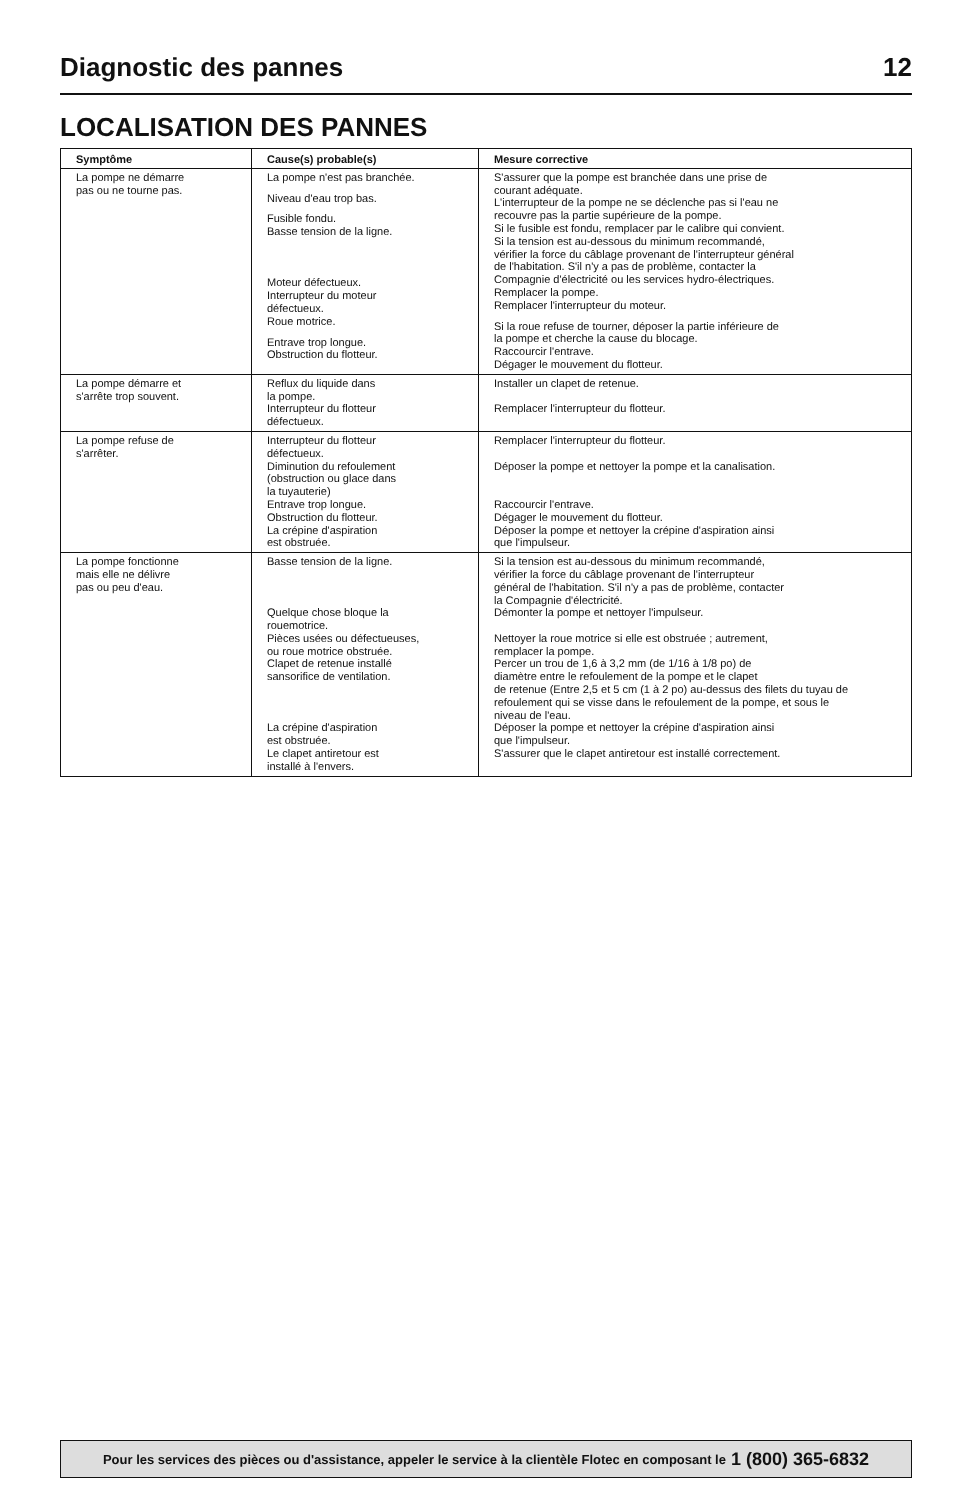Diagnostic des pannes 12
LOCALISATION DES PANNES
| Symptôme | Cause(s) probable(s) | Mesure corrective |
| --- | --- | --- |
| La pompe ne démarre pas ou ne tourne pas. | La pompe n'est pas branchée. Niveau d'eau trop bas. Fusible fondu. Basse tension de la ligne. Moteur défectueux. Interrupteur du moteur défectueux. Roue motrice. Entrave trop longue. Obstruction du flotteur. | S'assurer que la pompe est branchée dans une prise de courant adéquate. L'interrupteur de la pompe ne se déclenche pas si l'eau ne recouvre pas la partie supérieure de la pompe. Si le fusible est fondu, remplacer par le calibre qui convient. Si la tension est au-dessous du minimum recommandé, vérifier la force du câblage provenant de l'interrupteur général de l'habitation. S'il n'y a pas de problème, contacter la Compagnie d'électricité ou les services hydro-électriques. Remplacer la pompe. Remplacer l'interrupteur du moteur. Si la roue refuse de tourner, déposer la partie inférieure de la pompe et cherche la cause du blocage. Raccourcir l'entrave. Dégager le mouvement du flotteur. |
| La pompe démarre et s'arrête trop souvent. | Reflux du liquide dans la pompe. Interrupteur du flotteur défectueux. | Installer un clapet de retenue. Remplacer l'interrupteur du flotteur. |
| La pompe refuse de s'arrêter. | Interrupteur du flotteur défectueux. Diminution du refoulement (obstruction ou glace dans la tuyauterie) Entrave trop longue. Obstruction du flotteur. La crépine d'aspiration est obstruée. | Remplacer l'interrupteur du flotteur. Déposer la pompe et nettoyer la pompe et la canalisation. Raccourcir l'entrave. Dégager le mouvement du flotteur. Déposer la pompe et nettoyer la crépine d'aspiration ainsi que l'impulseur. |
| La pompe fonctionne mais elle ne délivre pas ou peu d'eau. | Basse tension de la ligne. Quelque chose bloque la rouemotrice. Pièces usées ou défectueuses, ou roue motrice obstruée. Clapet de retenue installé sansorifice de ventilation. La crépine d'aspiration est obstruée. Le clapet antiretour est installé à l'envers. | Si la tension est au-dessous du minimum recommandé, vérifier la force du câblage provenant de l'interrupteur général de l'habitation. S'il n'y a pas de problème, contacter la Compagnie d'électricité. Démonter la pompe et nettoyer l'impulseur. Nettoyer la roue motrice si elle est obstruée ; autrement, remplacer la pompe. Percer un trou de 1,6 à 3,2 mm (de 1/16 à 1/8 po) de diamètre entre le refoulement de la pompe et le clapet de retenue (Entre 2,5 et 5 cm (1 à 2 po) au-dessus des filets du tuyau de refoulement qui se visse dans le refoulement de la pompe, et sous le niveau de l'eau. Déposer la pompe et nettoyer la crépine d'aspiration ainsi que l'impulseur. S'assurer que le clapet antiretour est installé correctement. |
Pour les services des pièces ou d'assistance, appeler le service à la clientèle Flotec en composant le 1 (800) 365-6832